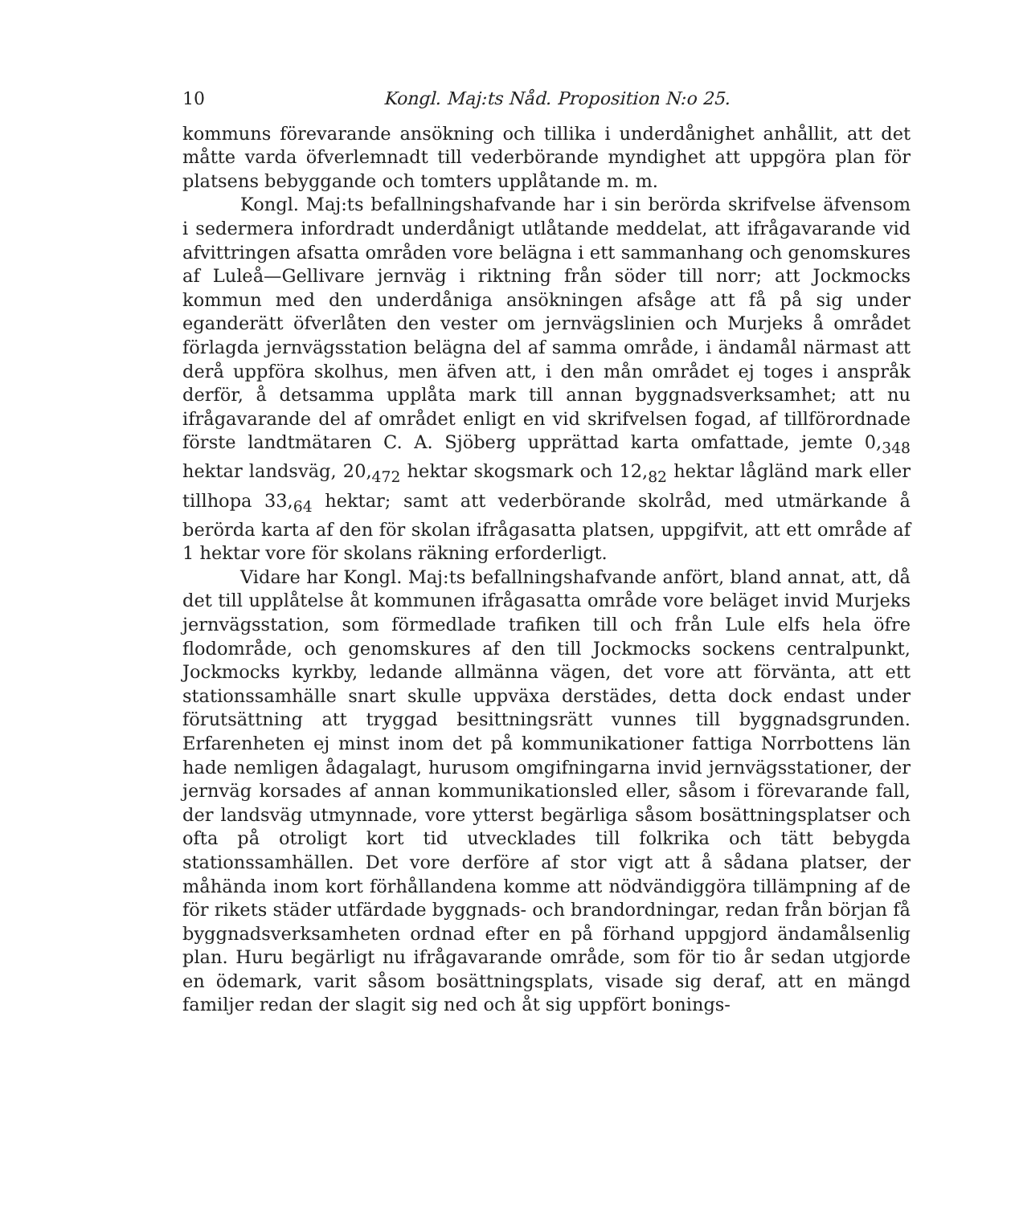10 Kongl. Maj:ts Nåd. Proposition N:o 25.
kommuns förevarande ansökning och tillika i underdånighet anhållit, att det måtte varda öfverlemnadt till vederbörande myndighet att uppgöra plan för platsens bebyggande och tomters upplåtande m. m.
Kongl. Maj:ts befallningshafvande har i sin berörda skrifvelse äfvensom i sedermera infordradt underdånigt utlåtande meddelat, att ifrågavarande vid afvittringen afsatta områden vore belägna i ett sammanhang och genomskures af Luleå—Gellivare jernväg i riktning från söder till norr; att Jockmocks kommun med den underdåniga ansökningen afsåge att få på sig under eganderätt öfverlåten den vester om jernvägslinien och Murjeks å området förlagda jernvägsstation belägna del af samma område, i ändamål närmast att derå uppföra skolhus, men äfven att, i den mån området ej toges i anspråk derför, å detsamma upplåta mark till annan byggnadsverksamhet; att nu ifrågavarande del af området enligt en vid skrifvelsen fogad, af tillförordnade förste landtmätaren C. A. Sjöberg upprättad karta omfattade, jemte 0,<sub>348</sub> hektar landsväg, 20,<sub>472</sub> hektar skogsmark och 12,<sub>82</sub> hektar lågländ mark eller tillhopa 33,<sub>64</sub> hektar; samt att vederbörande skolråd, med utmärkande å berörda karta af den för skolan ifrågasatta platsen, uppgifvit, att ett område af 1 hektar vore för skolans räkning erforderligt.
Vidare har Kongl. Maj:ts befallningshafvande anfört, bland annat, att, då det till upplåtelse åt kommunen ifrågasatta område vore beläget invid Murjeks jernvägsstation, som förmedlade trafiken till och från Lule elfs hela öfre flodområde, och genomskures af den till Jockmocks sockens centralpunkt, Jockmocks kyrkby, ledande allmänna vägen, det vore att förvänta, att ett stationssamhälle snart skulle uppväxa derstädes, detta dock endast under förutsättning att tryggad besittningsrätt vunnes till byggnadsgrunden. Erfarenheten ej minst inom det på kommunikationer fattiga Norrbottens län hade nemligen ådagalagt, hurusom omgifningarna invid jernvägsstationer, der jernväg korsades af annan kommunikationsled eller, såsom i förevarande fall, der landsväg utmynnade, vore ytterst begärliga såsom bosättningsplatser och ofta på otroligt kort tid utvecklades till folkrika och tätt bebygda stationssamhällen. Det vore derföre af stor vigt att å sådana platser, der måhända inom kort förhållandena komme att nödvändiggöra tillämpning af de för rikets städer utfärdade byggnads- och brandordningar, redan från början få byggnadsverksamheten ordnad efter en på förhand uppgjord ändamålsenlig plan. Huru begärligt nu ifrågavarande område, som för tio år sedan utgjorde en ödemark, varit såsom bosättningsplats, visade sig deraf, att en mängd familjer redan der slagit sig ned och åt sig uppfört bonings-